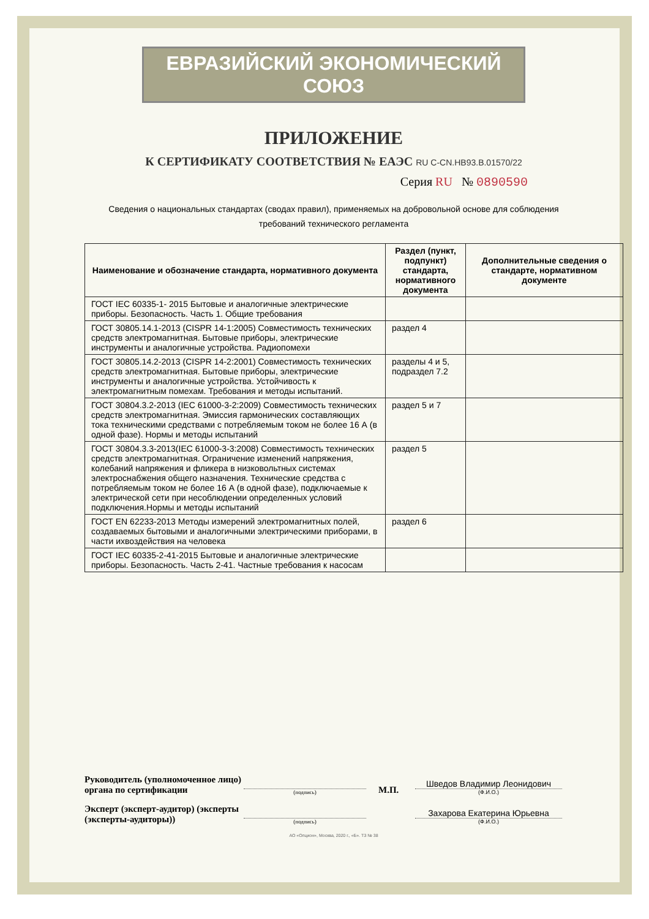ЕВРАЗИЙСКИЙ ЭКОНОМИЧЕСКИЙ СОЮЗ
ПРИЛОЖЕНИЕ
К СЕРТИФИКАТУ СООТВЕТСТВИЯ № ЕАЭС RU C-CN.НВ93.В.01570/22
Серия RU № 0890590
Сведения о национальных стандартах (сводах правил), применяемых на добровольной основе для соблюдения
требований технического регламента
| Наименование и обозначение стандарта, нормативного документа | Раздел (пункт, подпункт) стандарта, нормативного документа | Дополнительные сведения о стандарте, нормативном документе |
| --- | --- | --- |
| ГОСТ IEC 60335-1- 2015 Бытовые и аналогичные электрические приборы. Безопасность. Часть 1. Общие требования | | |
| ГОСТ 30805.14.1-2013 (CISPR 14-1:2005) Совместимость технических средств электромагнитная. Бытовые приборы, электрические инструменты и аналогичные устройства. Радиопомехи | раздел 4 | |
| ГОСТ 30805.14.2-2013 (CISPR 14-2:2001) Совместимость технических средств электромагнитная. Бытовые приборы, электрические инструменты и аналогичные устройства. Устойчивость к электромагнитным помехам. Требования и методы испытаний. | разделы 4 и 5, подраздел 7.2 | |
| ГОСТ 30804.3.2-2013 (IEC 61000-3-2:2009) Совместимость технических средств электромагнитная. Эмиссия гармонических составляющих тока техническими средствами с потребляемым током не более 16 А (в одной фазе). Нормы и методы испытаний | раздел 5 и 7 | |
| ГОСТ 30804.3.3-2013(IEC 61000-3-3:2008) Совместимость технических средств электромагнитная. Ограничение изменений напряжения, колебаний напряжения и фликера в низковольтных системах электроснабжения общего назначения. Технические средства с потребляемым током не более 16 А (в одной фазе), подключаемые к электрической сети при несоблюдении определенных условий подключения.Нормы и методы испытаний | раздел 5 | |
| ГОСТ EN 62233-2013 Методы измерений электромагнитных полей, создаваемых бытовыми и аналогичными электрическими приборами, в части ихвоздействия на человека | раздел 6 | |
| ГОСТ IEC 60335-2-41-2015 Бытовые и аналогичные электрические приборы. Безопасность. Часть 2-41. Частные требования к насосам | | |
Руководитель (уполномоченное лицо) органа по сертификации
(подпись)
М.П.
Шведов Владимир Леонидович
(Ф.И.О.)
Эксперт (эксперт-аудитор) (эксперты (эксперты-аудиторы))
(подпись)
Захарова Екатерина Юрьевна
(Ф.И.О.)
АО «Опцион», Москва, 2020 г., «Б». ТЗ № 38